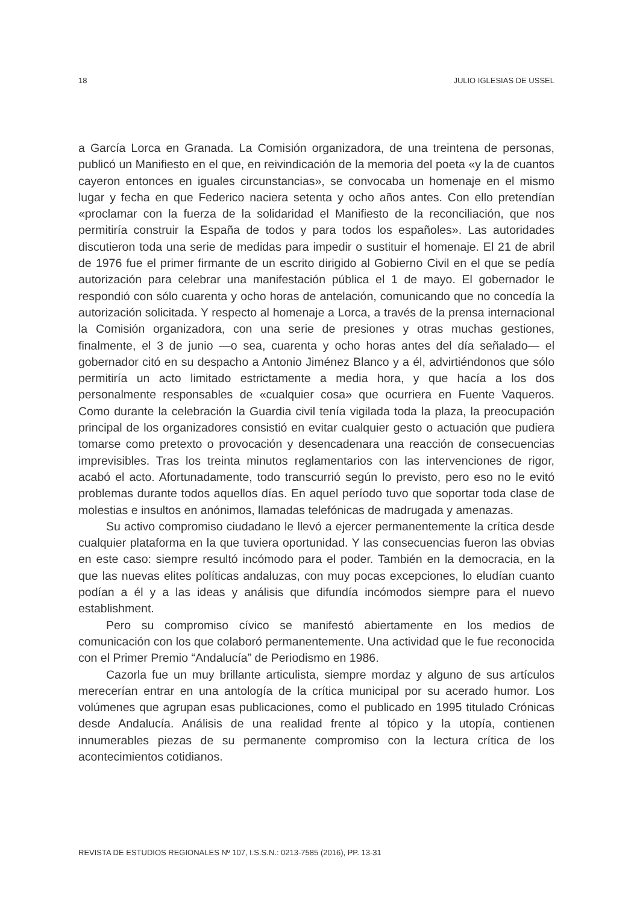18 JULIO IGLESIAS DE USSEL
a García Lorca en Granada. La Comisión organizadora, de una treintena de personas, publicó un Manifiesto en el que, en reivindicación de la memoria del poeta «y la de cuantos cayeron entonces en iguales circunstancias», se convocaba un homenaje en el mismo lugar y fecha en que Federico naciera setenta y ocho años antes. Con ello pretendían «proclamar con la fuerza de la solidaridad el Manifiesto de la reconciliación, que nos permitiría construir la España de todos y para todos los españoles». Las autoridades discutieron toda una serie de medidas para impedir o sustituir el homenaje. El 21 de abril de 1976 fue el primer firmante de un escrito dirigido al Gobierno Civil en el que se pedía autorización para celebrar una manifestación pública el 1 de mayo. El gobernador le respondió con sólo cuarenta y ocho horas de antelación, comunicando que no concedía la autorización solicitada. Y respecto al homenaje a Lorca, a través de la prensa internacional la Comisión organizadora, con una serie de presiones y otras muchas gestiones, finalmente, el 3 de junio —o sea, cuarenta y ocho horas antes del día señalado— el gobernador citó en su despacho a Antonio Jiménez Blanco y a él, advirtiéndonos que sólo permitiría un acto limitado estrictamente a media hora, y que hacía a los dos personalmente responsables de «cualquier cosa» que ocurriera en Fuente Vaqueros. Como durante la celebración la Guardia civil tenía vigilada toda la plaza, la preocupación principal de los organizadores consistió en evitar cualquier gesto o actuación que pudiera tomarse como pretexto o provocación y desencadenara una reacción de consecuencias imprevisibles. Tras los treinta minutos reglamentarios con las intervenciones de rigor, acabó el acto. Afortunadamente, todo transcurrió según lo previsto, pero eso no le evitó problemas durante todos aquellos días. En aquel período tuvo que soportar toda clase de molestias e insultos en anónimos, llamadas telefónicas de madrugada y amenazas.
Su activo compromiso ciudadano le llevó a ejercer permanentemente la crítica desde cualquier plataforma en la que tuviera oportunidad. Y las consecuencias fueron las obvias en este caso: siempre resultó incómodo para el poder. También en la democracia, en la que las nuevas elites políticas andaluzas, con muy pocas excepciones, lo eludían cuanto podían a él y a las ideas y análisis que difundía incómodos siempre para el nuevo establishment.
Pero su compromiso cívico se manifestó abiertamente en los medios de comunicación con los que colaboró permanentemente. Una actividad que le fue reconocida con el Primer Premio “Andalucía” de Periodismo en 1986.
Cazorla fue un muy brillante articulista, siempre mordaz y alguno de sus artículos merecerían entrar en una antología de la crítica municipal por su acerado humor. Los volúmenes que agrupan esas publicaciones, como el publicado en 1995 titulado Crónicas desde Andalucía. Análisis de una realidad frente al tópico y la utopía, contienen innumerables piezas de su permanente compromiso con la lectura crítica de los acontecimientos cotidianos.
REVISTA DE ESTUDIOS REGIONALES Nº 107, I.S.S.N.: 0213-7585 (2016), PP. 13-31